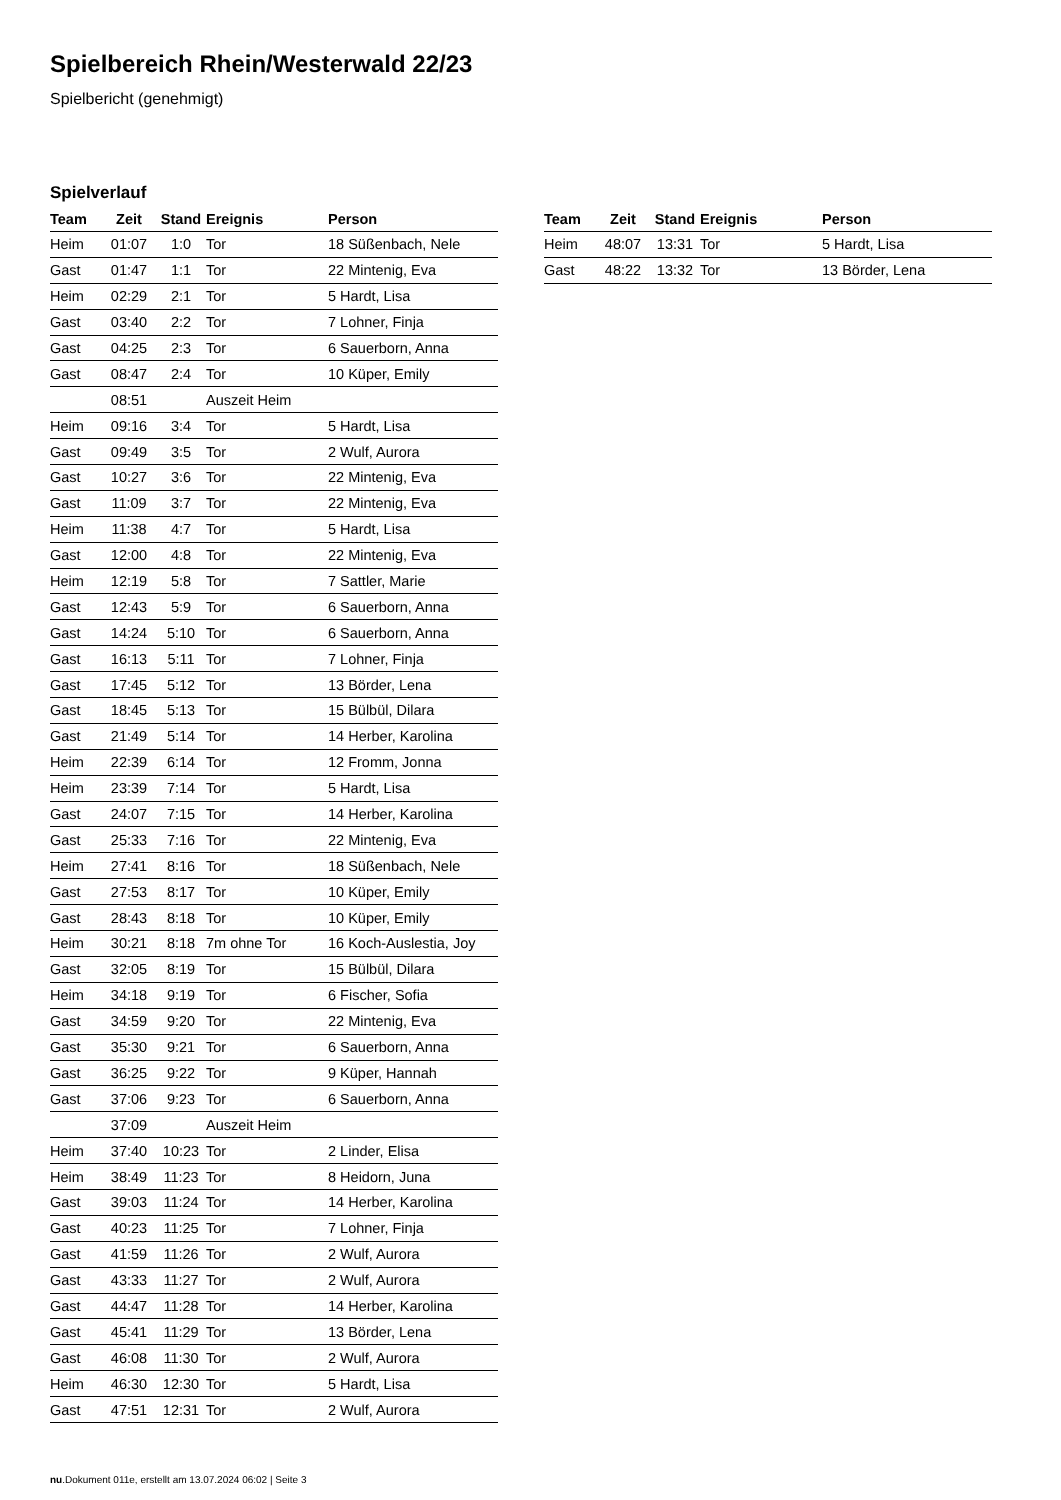Spielbereich Rhein/Westerwald 22/23
Spielbericht (genehmigt)
Spielverlauf
| Team | Zeit | Stand | Ereignis | Person |
| --- | --- | --- | --- | --- |
| Heim | 01:07 | 1:0 | Tor | 18 Süßenbach, Nele |
| Gast | 01:47 | 1:1 | Tor | 22 Mintenig, Eva |
| Heim | 02:29 | 2:1 | Tor | 5 Hardt, Lisa |
| Gast | 03:40 | 2:2 | Tor | 7 Lohner, Finja |
| Gast | 04:25 | 2:3 | Tor | 6 Sauerborn, Anna |
| Gast | 08:47 | 2:4 | Tor | 10 Küper, Emily |
| | 08:51 | | Auszeit Heim | |
| Heim | 09:16 | 3:4 | Tor | 5 Hardt, Lisa |
| Gast | 09:49 | 3:5 | Tor | 2 Wulf, Aurora |
| Gast | 10:27 | 3:6 | Tor | 22 Mintenig, Eva |
| Gast | 11:09 | 3:7 | Tor | 22 Mintenig, Eva |
| Heim | 11:38 | 4:7 | Tor | 5 Hardt, Lisa |
| Gast | 12:00 | 4:8 | Tor | 22 Mintenig, Eva |
| Heim | 12:19 | 5:8 | Tor | 7 Sattler, Marie |
| Gast | 12:43 | 5:9 | Tor | 6 Sauerborn, Anna |
| Gast | 14:24 | 5:10 | Tor | 6 Sauerborn, Anna |
| Gast | 16:13 | 5:11 | Tor | 7 Lohner, Finja |
| Gast | 17:45 | 5:12 | Tor | 13 Börder, Lena |
| Gast | 18:45 | 5:13 | Tor | 15 Bülbül, Dilara |
| Gast | 21:49 | 5:14 | Tor | 14 Herber, Karolina |
| Heim | 22:39 | 6:14 | Tor | 12 Fromm, Jonna |
| Heim | 23:39 | 7:14 | Tor | 5 Hardt, Lisa |
| Gast | 24:07 | 7:15 | Tor | 14 Herber, Karolina |
| Gast | 25:33 | 7:16 | Tor | 22 Mintenig, Eva |
| Heim | 27:41 | 8:16 | Tor | 18 Süßenbach, Nele |
| Gast | 27:53 | 8:17 | Tor | 10 Küper, Emily |
| Gast | 28:43 | 8:18 | Tor | 10 Küper, Emily |
| Heim | 30:21 | 8:18 | 7m ohne Tor | 16 Koch-Auslestia, Joy |
| Gast | 32:05 | 8:19 | Tor | 15 Bülbül, Dilara |
| Heim | 34:18 | 9:19 | Tor | 6 Fischer, Sofia |
| Gast | 34:59 | 9:20 | Tor | 22 Mintenig, Eva |
| Gast | 35:30 | 9:21 | Tor | 6 Sauerborn, Anna |
| Gast | 36:25 | 9:22 | Tor | 9 Küper, Hannah |
| Gast | 37:06 | 9:23 | Tor | 6 Sauerborn, Anna |
| | 37:09 | | Auszeit Heim | |
| Heim | 37:40 | 10:23 | Tor | 2 Linder, Elisa |
| Heim | 38:49 | 11:23 | Tor | 8 Heidorn, Juna |
| Gast | 39:03 | 11:24 | Tor | 14 Herber, Karolina |
| Gast | 40:23 | 11:25 | Tor | 7 Lohner, Finja |
| Gast | 41:59 | 11:26 | Tor | 2 Wulf, Aurora |
| Gast | 43:33 | 11:27 | Tor | 2 Wulf, Aurora |
| Gast | 44:47 | 11:28 | Tor | 14 Herber, Karolina |
| Gast | 45:41 | 11:29 | Tor | 13 Börder, Lena |
| Gast | 46:08 | 11:30 | Tor | 2 Wulf, Aurora |
| Heim | 46:30 | 12:30 | Tor | 5 Hardt, Lisa |
| Gast | 47:51 | 12:31 | Tor | 2 Wulf, Aurora |
| Team | Zeit | Stand | Ereignis | Person |
| --- | --- | --- | --- | --- |
| Heim | 48:07 | 13:31 | Tor | 5 Hardt, Lisa |
| Gast | 48:22 | 13:32 | Tor | 13 Börder, Lena |
nu.Dokument 011e, erstellt am 13.07.2024 06:02 | Seite 3